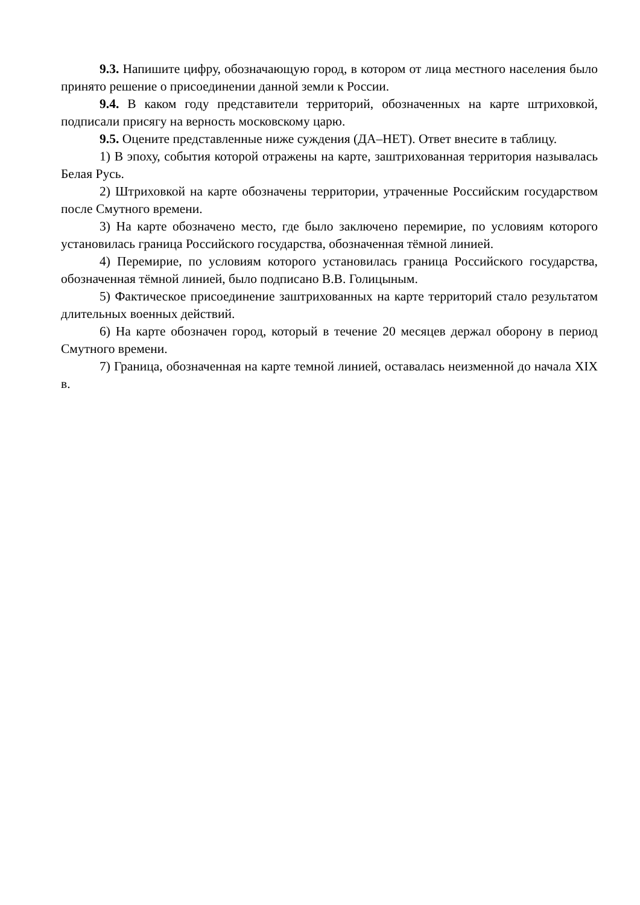9.3. Напишите цифру, обозначающую город, в котором от лица местного населения было принято решение о присоединении данной земли к России.
9.4. В каком году представители территорий, обозначенных на карте штриховкой, подписали присягу на верность московскому царю.
9.5. Оцените представленные ниже суждения (ДА–НЕТ). Ответ внесите в таблицу.
1) В эпоху, события которой отражены на карте, заштрихованная территория называлась Белая Русь.
2) Штриховкой на карте обозначены территории, утраченные Российским государством после Смутного времени.
3) На карте обозначено место, где было заключено перемирие, по условиям которого установилась граница Российского государства, обозначенная тёмной линией.
4) Перемирие, по условиям которого установилась граница Российского государства, обозначенная тёмной линией, было подписано В.В. Голицыным.
5) Фактическое присоединение заштрихованных на карте территорий стало результатом длительных военных действий.
6) На карте обозначен город, который в течение 20 месяцев держал оборону в период Смутного времени.
7) Граница, обозначенная на карте темной линией, оставалась неизменной до начала XIX в.